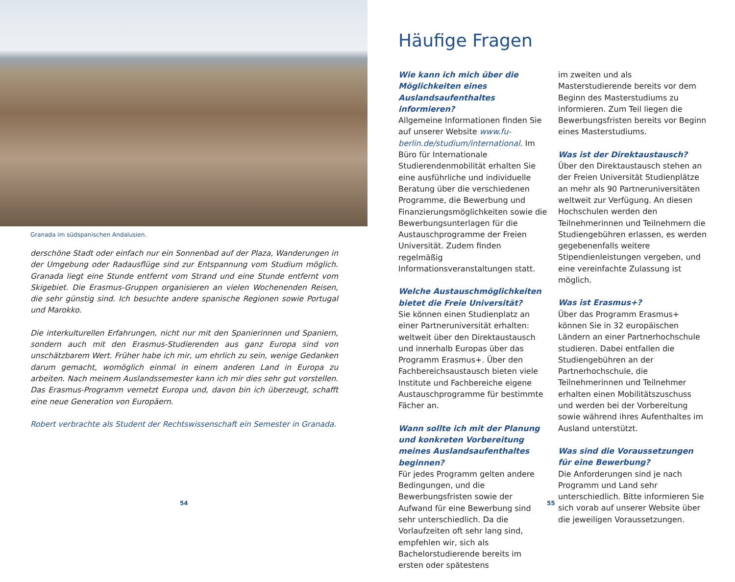Granada im südspanischen Andalusien.
derschöne Stadt oder einfach nur ein Sonnenbad auf der Plaza, Wanderungen in der Umgebung oder Radausflüge sind zur Entspannung vom Studium möglich. Granada liegt eine Stunde entfernt vom Strand und eine Stunde entfernt vom Skigebiet. Die Erasmus-Gruppen organisieren an vielen Wochenenden Reisen, die sehr günstig sind. Ich besuchte andere spanische Regionen sowie Portugal und Marokko.
Die interkulturellen Erfahrungen, nicht nur mit den Spanierinnen und Spaniern, sondern auch mit den Erasmus-Studierenden aus ganz Europa sind von unschätzbarem Wert. Früher habe ich mir, um ehrlich zu sein, wenige Gedanken darum gemacht, womöglich einmal in einem anderen Land in Europa zu arbeiten. Nach meinem Auslandssemester kann ich mir dies sehr gut vorstellen. Das Erasmus-Programm vernetzt Europa und, davon bin ich überzeugt, schafft eine neue Generation von Europäern.
Robert verbrachte als Student der Rechtswissenschaft ein Semester in Granada.
54
Häufige Fragen
Wie kann ich mich über die Möglichkeiten eines Auslandsaufenthaltes informieren?
Allgemeine Informationen finden Sie auf unserer Website www.fu-berlin.de/studium/international. Im Büro für Internationale Studierendenmobilität erhalten Sie eine ausführliche und individuelle Beratung über die verschiedenen Programme, die Bewerbung und Finanzierungsmöglichkeiten sowie die Bewerbungsunterlagen für die Austauschprogramme der Freien Universität. Zudem finden regelmäßig Informationsveranstaltungen statt.
Welche Austauschmöglichkeiten bietet die Freie Universität?
Sie können einen Studienplatz an einer Partneruniversität erhalten: weltweit über den Direktaustausch und innerhalb Europas über das Programm Erasmus+. Über den Fachbereichsaustausch bieten viele Institute und Fachbereiche eigene Austauschprogramme für bestimmte Fächer an.
Wann sollte ich mit der Planung und konkreten Vorbereitung meines Auslandsaufenthaltes beginnen?
Für jedes Programm gelten andere Bedingungen, und die Bewerbungsfristen sowie der Aufwand für eine Bewerbung sind sehr unterschiedlich. Da die Vorlaufzeiten oft sehr lang sind, empfehlen wir, sich als Bachelorstudierende bereits im ersten oder spätestens
im zweiten und als Masterstudierende bereits vor dem Beginn des Masterstudiums zu informieren. Zum Teil liegen die Bewerbungsfristen bereits vor Beginn eines Masterstudiums.
Was ist der Direktaustausch?
Über den Direktaustausch stehen an der Freien Universität Studienplätze an mehr als 90 Partneruniversitäten weltweit zur Verfügung. An diesen Hochschulen werden den Teilnehmerinnen und Teilnehmern die Studiengebühren erlassen, es werden gegebenenfalls weitere Stipendienleistungen vergeben, und eine vereinfachte Zulassung ist möglich.
Was ist Erasmus+?
Über das Programm Erasmus+ können Sie in 32 europäischen Ländern an einer Partnerhochschule studieren. Dabei entfallen die Studiengebühren an der Partnerhochschule, die Teilnehmerinnen und Teilnehmer erhalten einen Mobilitätszuschuss und werden bei der Vorbereitung sowie während ihres Aufenthaltes im Ausland unterstützt.
Was sind die Voraussetzungen für eine Bewerbung?
Die Anforderungen sind je nach Programm und Land sehr unterschiedlich. Bitte informieren Sie sich vorab auf unserer Website über die jeweiligen Voraussetzungen.
55